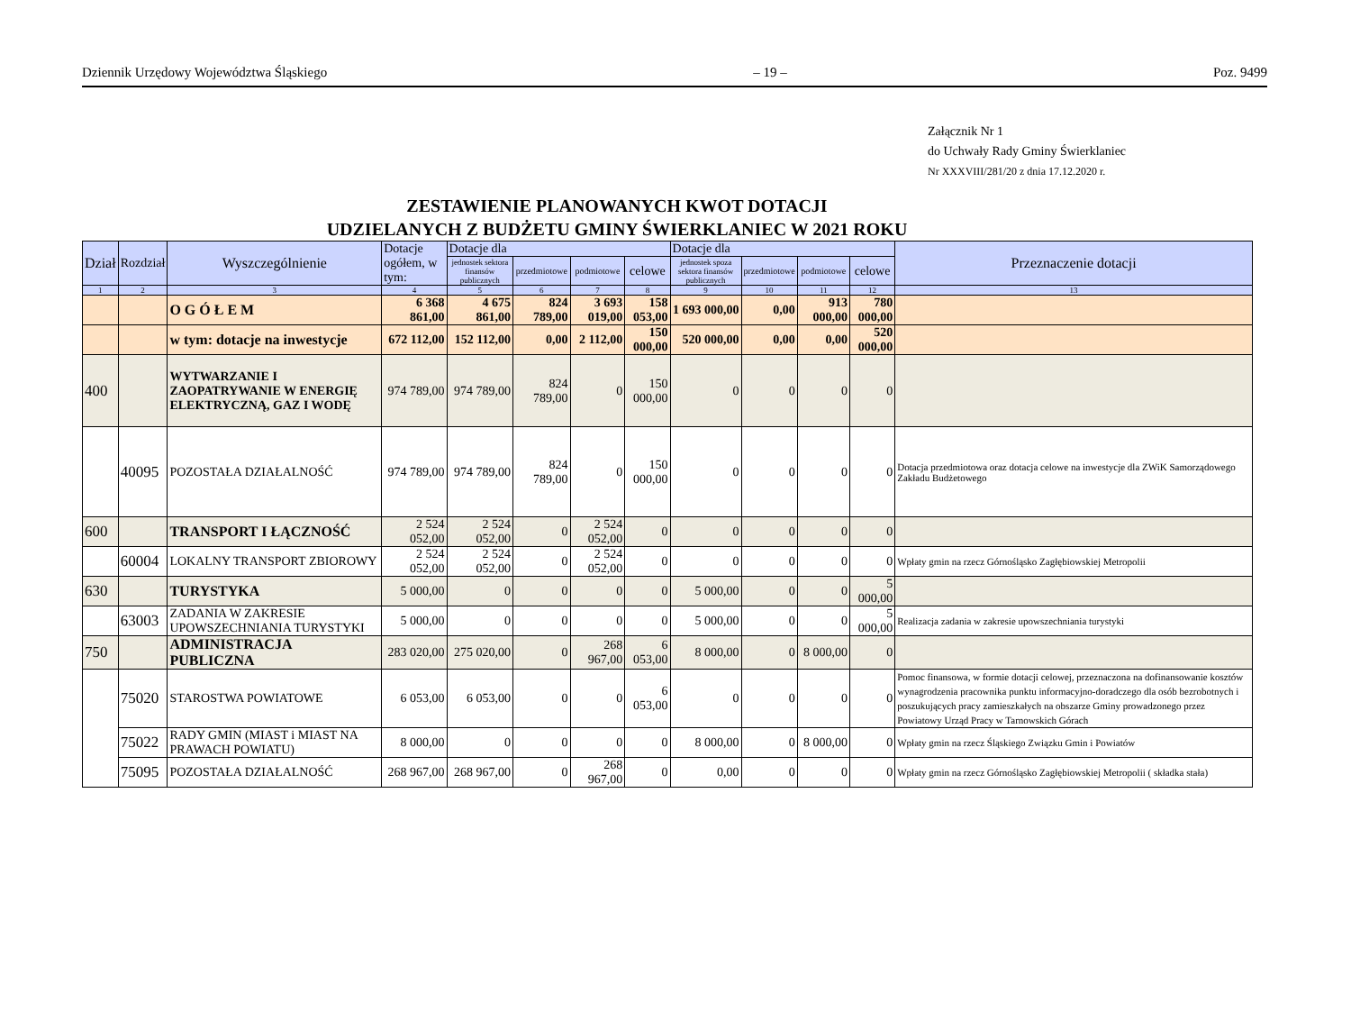Dziennik Urzędowy Województwa Śląskiego – 19 – Poz. 9499
Załącznik Nr 1
do Uchwały Rady Gminy Świerklaniec
Nr XXXVIII/281/20 z dnia 17.12.2020 r.
ZESTAWIENIE PLANOWANYCH KWOT DOTACJI
UDZIELANYCH Z BUDŻETU GMINY ŚWIERKLANIEC W 2021 ROKU
| Dział | Rozdział | Wyszczególnienie | Dotacje ogółem, w tym: | Dotacje dla | | | | Dotacje dla | | | | Przeznaczenie dotacji |
| --- | --- | --- | --- | --- | --- | --- | --- | --- | --- | --- | --- | --- |
| | | | | jednostek sektora finansów publicznych | przedmiotowe | podmiotowe | celowe | jednostek spoza sektora finansów publicznych | przedmiotowe | podmiotowe | celowe | |
| 1 | 2 | 3 | 4 | 5 | 6 | 7 | 8 | 9 | 10 | 11 | 12 | 13 |
| | | O G Ó Ł E M | 6 368 861,00 | 4 675 861,00 | 824 789,00 | 3 693 019,00 | 158 053,00 | 1 693 000,00 | 0,00 | 913 000,00 | 780 000,00 | |
| | | w tym: dotacje na inwestycje | 672 112,00 | 152 112,00 | 0,00 | 2 112,00 | 150 000,00 | 520 000,00 | 0,00 | 0,00 | 520 000,00 | |
| 400 | | WYTWARZANIE I ZAOPATRYWANIE W ENERGIĘ ELEKTRYCZNĄ, GAZ I WODĘ | 974 789,00 | 974 789,00 | 824 789,00 | 0 | 150 000,00 | 0 | 0 | 0 | 0 | |
| | 40095 | POZOSTAŁA DZIAŁALNOŚĆ | 974 789,00 | 974 789,00 | 824 789,00 | 0 | 150 000,00 | 0 | 0 | 0 | 0 | Dotacja przedmiotowa oraz dotacja celowe na inwestycje dla ZWiK Samorządowego Zakładu Budżetowego |
| 600 | | TRANSPORT I ŁĄCZNOŚĆ | 2 524 052,00 | 2 524 052,00 | 0 | 2 524 052,00 | 0 | 0 | 0 | 0 | 0 | |
| | 60004 | LOKALNY TRANSPORT ZBIOROWY | 2 524 052,00 | 2 524 052,00 | 0 | 2 524 052,00 | 0 | 0 | 0 | 0 | 0 | Wpłaty gmin na rzecz Górnośląsko Zagłębiowskiej Metropolii |
| 630 | | TURYSTYKA | 5 000,00 | 0 | 0 | 0 | 0 | 5 000,00 | 0 | 0 | 5 000,00 | |
| | 63003 | ZADANIA W ZAKRESIE UPOWSZECHNIANIA TURYSTYKI | 5 000,00 | 0 | 0 | 0 | 0 | 5 000,00 | 0 | 0 | 5 000,00 | Realizacja zadania w zakresie upowszechniania turystyki |
| 750 | | ADMINISTRACJA PUBLICZNA | 283 020,00 | 275 020,00 | 0 | 268 967,00 | 6 053,00 | 8 000,00 | 0 | 8 000,00 | 0 | |
| | 75020 | STAROSTWA POWIATOWE | 6 053,00 | 6 053,00 | 0 | 0 | 6 053,00 | 0 | 0 | 0 | 0 | Pomoc finansowa, w formie dotacji celowej, przeznaczona na dofinansowanie kosztów wynagrodzenia pracownika punktu informacyjno-doradczego dla osób bezrobotnych i poszukujących pracy zamieszkałych na obszarze Gminy prowadzonego przez Powiatowy Urząd Pracy w Tarnowskich Górach |
| | 75022 | RADY GMIN (MIAST i MIAST NA PRAWACH POWIATU) | 8 000,00 | 0 | 0 | 0 | 0 | 8 000,00 | 0 | 8 000,00 | 0 | Wpłaty gmin na rzecz Śląskiego Związku Gmin i Powiatów |
| | 75095 | POZOSTAŁA DZIAŁALNOŚĆ | 268 967,00 | 268 967,00 | 0 | 268 967,00 | 0 | 0,00 | 0 | 0 | 0 | Wpłaty gmin na rzecz Górnośląsko Zagłębiowskiej Metropolii ( składka stała) |